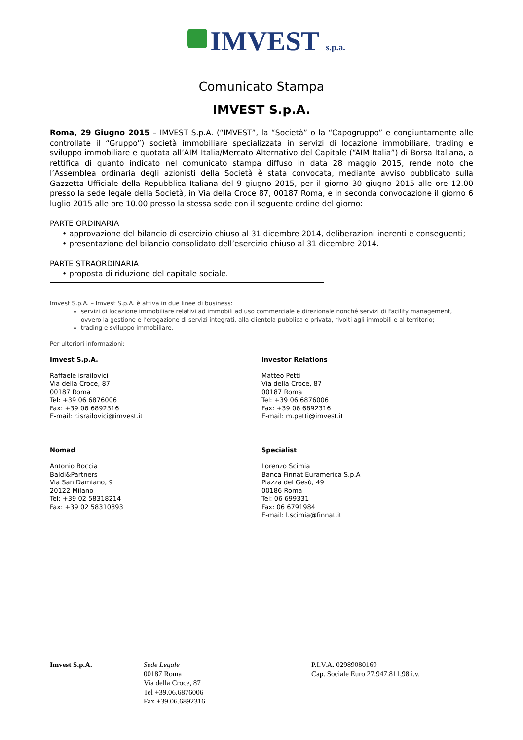IMVEST s.p.a.
Comunicato Stampa
IMVEST S.p.A.
Roma, 29 Giugno 2015 – IMVEST S.p.A. (“IMVEST”, la “Società” o la “Capogruppo” e congiuntamente alle controllate il “Gruppo”) società immobiliare specializzata in servizi di locazione immobiliare, trading e sviluppo immobiliare e quotata all’AIM Italia/Mercato Alternativo del Capitale (“AIM Italia”) di Borsa Italiana, a rettifica di quanto indicato nel comunicato stampa diffuso in data 28 maggio 2015, rende noto che l’Assemblea ordinaria degli azionisti della Società è stata convocata, mediante avviso pubblicato sulla Gazzetta Ufficiale della Repubblica Italiana del 9 giugno 2015, per il giorno 30 giugno 2015 alle ore 12.00 presso la sede legale della Società, in Via della Croce 87, 00187 Roma, e in seconda convocazione il giorno 6 luglio 2015 alle ore 10.00 presso la stessa sede con il seguente ordine del giorno:
PARTE ORDINARIA
• approvazione del bilancio di esercizio chiuso al 31 dicembre 2014, deliberazioni inerenti e conseguenti;
• presentazione del bilancio consolidato dell’esercizio chiuso al 31 dicembre 2014.
PARTE STRAORDINARIA
• proposta di riduzione del capitale sociale.
Imvest S.p.A. – Imvest S.p.A. è attiva in due linee di business:
servizi di locazione immobiliare relativi ad immobili ad uso commerciale e direzionale nonché servizi di Facility management, ovvero la gestione e l’erogazione di servizi integrati, alla clientela pubblica e privata, rivolti agli immobili e al territorio;
trading e sviluppo immobiliare.
Per ulteriori informazioni:
Imvest S.p.A.
Raffaele israilovici
Via della Croce, 87
00187 Roma
Tel: +39 06 6876006
Fax: +39 06 6892316
E-mail: r.israilovici@imvest.it
Investor Relations
Matteo Petti
Via della Croce, 87
00187 Roma
Tel: +39 06 6876006
Fax: +39 06 6892316
E-mail: m.petti@imvest.it
Nomad
Antonio Boccia
Baldi&Partners
Via San Damiano, 9
20122 Milano
Tel: +39 02 58318214
Fax: +39 02 58310893
Specialist
Lorenzo Scimia
Banca Finnat Euramerica S.p.A
Piazza del Gesù, 49
00186 Roma
Tel: 06 699331
Fax: 06 6791984
E-mail: l.scimia@finnat.it
Imvest S.p.A. Sede Legale
00187 Roma
Via della Croce, 87
Tel +39.06.6876006
Fax +39.06.6892316
P.I.V.A. 02989080169
Cap. Sociale Euro 27.947.811,98 i.v.